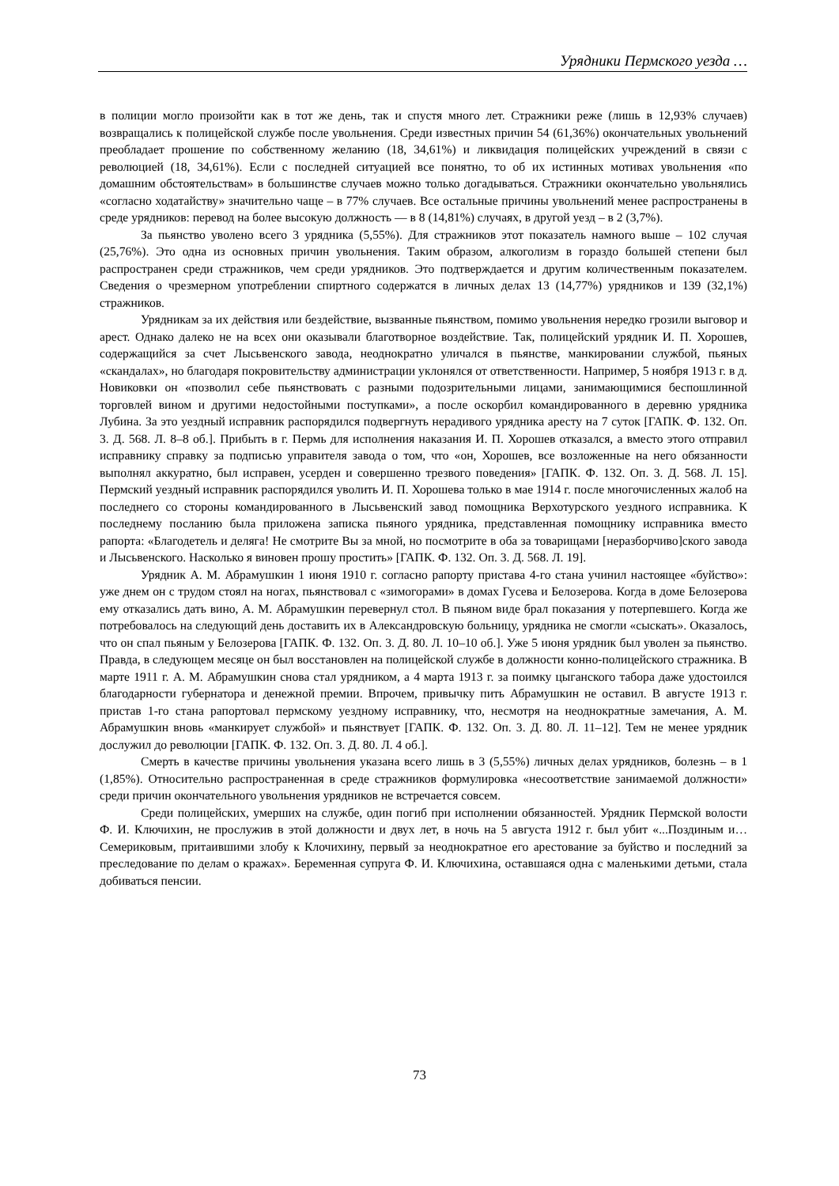Урядники Пермского уезда …
в полиции могло произойти как в тот же день, так и спустя много лет. Стражники реже (лишь в 12,93% случаев) возвращались к полицейской службе после увольнения. Среди известных причин 54 (61,36%) окончательных увольнений преобладает прошение по собственному желанию (18, 34,61%) и ликвидация полицейских учреждений в связи с революцией (18, 34,61%). Если с последней ситуацией все понятно, то об их истинных мотивах увольнения «по домашним обстоятельствам» в большинстве случаев можно только догадываться. Стражники окончательно увольнялись «согласно ходатайству» значительно чаще – в 77% случаев. Все остальные причины увольнений менее распространены в среде урядников: перевод на более высокую должность — в 8 (14,81%) случаях, в другой уезд – в 2 (3,7%).
За пьянство уволено всего 3 урядника (5,55%). Для стражников этот показатель намного выше – 102 случая (25,76%). Это одна из основных причин увольнения. Таким образом, алкоголизм в гораздо большей степени был распространен среди стражников, чем среди урядников. Это подтверждается и другим количественным показателем. Сведения о чрезмерном употреблении спиртного содержатся в личных делах 13 (14,77%) урядников и 139 (32,1%) стражников.
Урядникам за их действия или бездействие, вызванные пьянством, помимо увольнения нередко грозили выговор и арест. Однако далеко не на всех они оказывали благотворное воздействие. Так, полицейский урядник И. П. Хорошев, содержащийся за счет Лысьвенского завода, неоднократно уличался в пьянстве, манкировании службой, пьяных «скандалах», но благодаря покровительству администрации уклонялся от ответственности. Например, 5 ноября 1913 г. в д. Новиковки он «позволил себе пьянствовать с разными подозрительными лицами, занимающимися беспошлинной торговлей вином и другими недостойными поступками», а после оскорбил командированного в деревню урядника Лубина. За это уездный исправник распорядился подвергнуть нерадивого урядника аресту на 7 суток [ГАПК. Ф. 132. Оп. 3. Д. 568. Л. 8–8 об.]. Прибыть в г. Пермь для исполнения наказания И. П. Хорошев отказался, а вместо этого отправил исправнику справку за подписью управителя завода о том, что «он, Хорошев, все возложенные на него обязанности выполнял аккуратно, был исправен, усерден и совершенно трезвого поведения» [ГАПК. Ф. 132. Оп. 3. Д. 568. Л. 15]. Пермский уездный исправник распорядился уволить И. П. Хорошева только в мае 1914 г. после многочисленных жалоб на последнего со стороны командированного в Лысьвенский завод помощника Верхотурского уездного исправника. К последнему посланию была приложена записка пьяного урядника, представленная помощнику исправника вместо рапорта: «Благодетель и деляга! Не смотрите Вы за мной, но посмотрите в оба за товарищами [неразборчиво]ского завода и Лысьвенского. Насколько я виновен прошу простить» [ГАПК. Ф. 132. Оп. 3. Д. 568. Л. 19].
Урядник А. М. Абрамушкин 1 июня 1910 г. согласно рапорту пристава 4-го стана учинил настоящее «буйство»: уже днем он с трудом стоял на ногах, пьянствовал с «зимогорами» в домах Гусева и Белозерова. Когда в доме Белозерова ему отказались дать вино, А. М. Абрамушкин перевернул стол. В пьяном виде брал показания у потерпевшего. Когда же потребовалось на следующий день доставить их в Александровскую больницу, урядника не смогли «сыскать». Оказалось, что он спал пьяным у Белозерова [ГАПК. Ф. 132. Оп. 3. Д. 80. Л. 10–10 об.]. Уже 5 июня урядник был уволен за пьянство. Правда, в следующем месяце он был восстановлен на полицейской службе в должности конно-полицейского стражника. В марте 1911 г. А. М. Абрамушкин снова стал урядником, а 4 марта 1913 г. за поимку цыганского табора даже удостоился благодарности губернатора и денежной премии. Впрочем, привычку пить Абрамушкин не оставил. В августе 1913 г. пристав 1-го стана рапортовал пермскому уездному исправнику, что, несмотря на неоднократные замечания, А. М. Абрамушкин вновь «манкирует службой» и пьянствует [ГАПК. Ф. 132. Оп. 3. Д. 80. Л. 11–12]. Тем не менее урядник дослужил до революции [ГАПК. Ф. 132. Оп. 3. Д. 80. Л. 4 об.].
Смерть в качестве причины увольнения указана всего лишь в 3 (5,55%) личных делах урядников, болезнь – в 1 (1,85%). Относительно распространенная в среде стражников формулировка «несоответствие занимаемой должности» среди причин окончательного увольнения урядников не встречается совсем.
Среди полицейских, умерших на службе, один погиб при исполнении обязанностей. Урядник Пермской волости Ф. И. Ключихин, не прослужив в этой должности и двух лет, в ночь на 5 августа 1912 г. был убит «...Поздиным и… Семериковым, притаившими злобу к Клочихину, первый за неоднократное его арестование за буйство и последний за преследование по делам о кражах». Беременная супруга Ф. И. Ключихина, оставшаяся одна с маленькими детьми, стала добиваться пенсии.
73